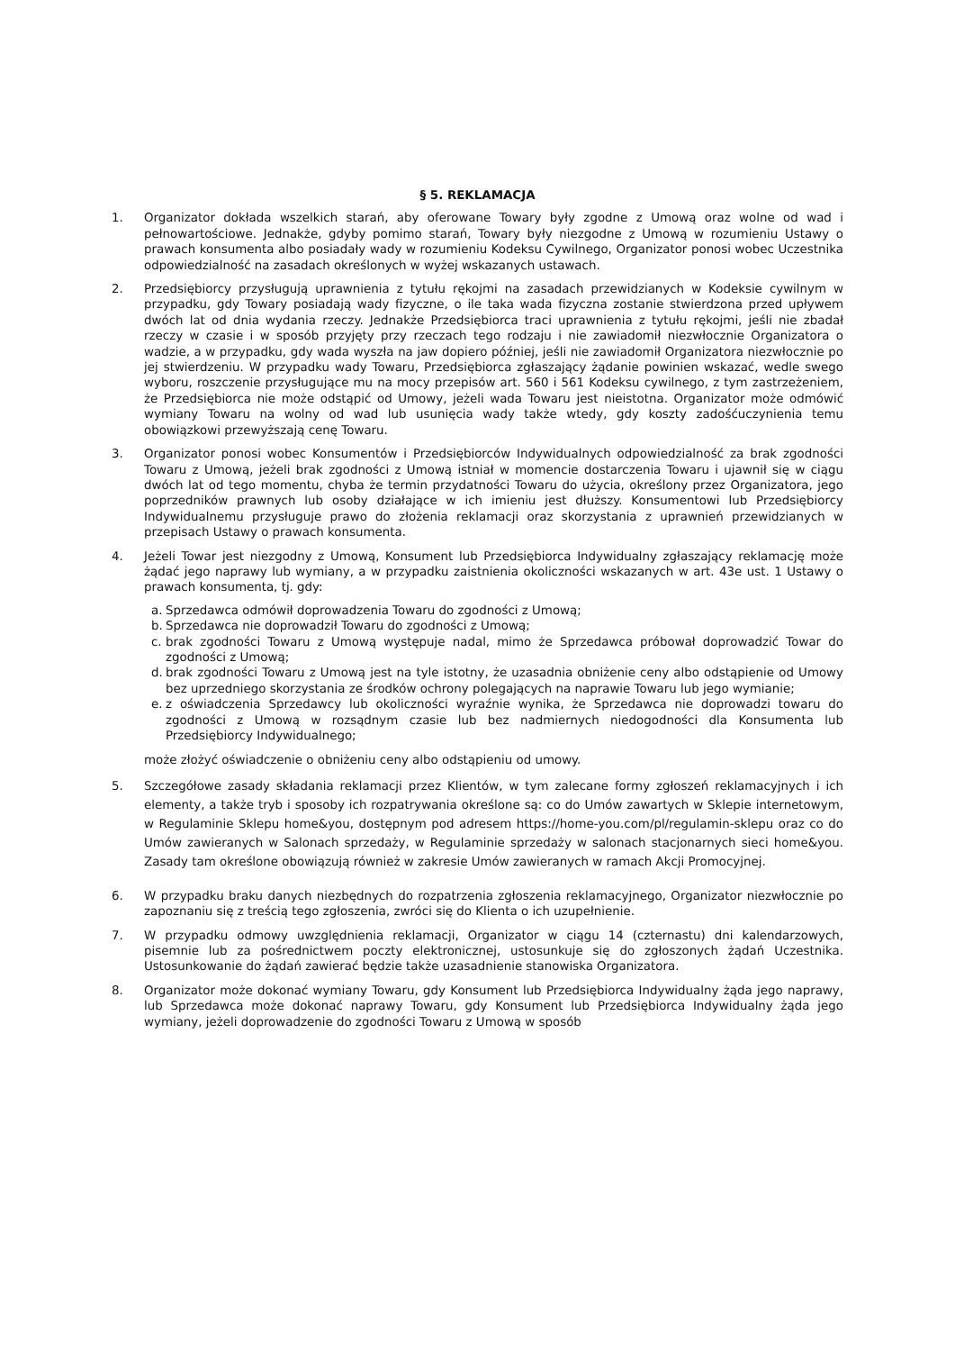§ 5. REKLAMACJA
1. Organizator dokłada wszelkich starań, aby oferowane Towary były zgodne z Umową oraz wolne od wad i pełnowartościowe. Jednakże, gdyby pomimo starań, Towary były niezgodne z Umową w rozumieniu Ustawy o prawach konsumenta albo posiadały wady w rozumieniu Kodeksu Cywilnego, Organizator ponosi wobec Uczestnika odpowiedzialność na zasadach określonych w wyżej wskazanych ustawach.
2. Przedsiębiorcy przysługują uprawnienia z tytułu rękojmi na zasadach przewidzianych w Kodeksie cywilnym w przypadku, gdy Towary posiadają wady fizyczne, o ile taka wada fizyczna zostanie stwierdzona przed upływem dwóch lat od dnia wydania rzeczy. Jednakże Przedsiębiorca traci uprawnienia z tytułu rękojmi, jeśli nie zbadał rzeczy w czasie i w sposób przyjęty przy rzeczach tego rodzaju i nie zawiadomił niezwłocznie Organizatora o wadzie, a w przypadku, gdy wada wyszła na jaw dopiero później, jeśli nie zawiadomił Organizatora niezwłocznie po jej stwierdzeniu. W przypadku wady Towaru, Przedsiębiorca zgłaszający żądanie powinien wskazać, wedle swego wyboru, roszczenie przysługujące mu na mocy przepisów art. 560 i 561 Kodeksu cywilnego, z tym zastrzeżeniem, że Przedsiębiorca nie może odstąpić od Umowy, jeżeli wada Towaru jest nieistotna. Organizator może odmówić wymiany Towaru na wolny od wad lub usunięcia wady także wtedy, gdy koszty zadośćuczynienia temu obowiązkowi przewyższają cenę Towaru.
3. Organizator ponosi wobec Konsumentów i Przedsiębiorców Indywidualnych odpowiedzialność za brak zgodności Towaru z Umową, jeżeli brak zgodności z Umową istniał w momencie dostarczenia Towaru i ujawnił się w ciągu dwóch lat od tego momentu, chyba że termin przydatności Towaru do użycia, określony przez Organizatora, jego poprzedników prawnych lub osoby działające w ich imieniu jest dłuższy. Konsumentowi lub Przedsiębiorcy Indywidualnemu przysługuje prawo do złożenia reklamacji oraz skorzystania z uprawnień przewidzianych w przepisach Ustawy o prawach konsumenta.
4. Jeżeli Towar jest niezgodny z Umową, Konsument lub Przedsiębiorca Indywidualny zgłaszający reklamację może żądać jego naprawy lub wymiany, a w przypadku zaistnienia okoliczności wskazanych w art. 43e ust. 1 Ustawy o prawach konsumenta, tj. gdy:
a.
Sprzedawca odmówił doprowadzenia Towaru do zgodności z Umową;
b.
Sprzedawca nie doprowadził Towaru do zgodności z Umową;
c.
brak zgodności Towaru z Umową występuje nadal, mimo że Sprzedawca próbował doprowadzić Towar do zgodności z Umową;
d.
brak zgodności Towaru z Umową jest na tyle istotny, że uzasadnia obniżenie ceny albo odstąpienie od Umowy bez uprzedniego skorzystania ze środków ochrony polegających na naprawie Towaru lub jego wymianie;
e.
z oświadczenia Sprzedawcy lub okoliczności wyraźnie wynika, że Sprzedawca nie doprowadzi towaru do zgodności z Umową w rozsądnym czasie lub bez nadmiernych niedogodności dla Konsumenta lub Przedsiębiorcy Indywidualnego;
może złożyć oświadczenie o obniżeniu ceny albo odstąpieniu od umowy.
5. Szczegółowe zasady składania reklamacji przez Klientów, w tym zalecane formy zgłoszeń reklamacyjnych i ich elementy, a także tryb i sposoby ich rozpatrywania określone są: co do Umów zawartych w Sklepie internetowym, w Regulaminie Sklepu home&you, dostępnym pod adresem https://home-you.com/pl/regulamin-sklepu oraz co do Umów zawieranych w Salonach sprzedaży, w Regulaminie sprzedaży w salonach stacjonarnych sieci home&you. Zasady tam określone obowiązują również w zakresie Umów zawieranych w ramach Akcji Promocyjnej.
6. W przypadku braku danych niezbędnych do rozpatrzenia zgłoszenia reklamacyjnego, Organizator niezwłocznie po zapoznaniu się z treścią tego zgłoszenia, zwróci się do Klienta o ich uzupełnienie.
7. W przypadku odmowy uwzględnienia reklamacji, Organizator w ciągu 14 (czternastu) dni kalendarzowych, pisemnie lub za pośrednictwem poczty elektronicznej, ustosunkuje się do zgłoszonych żądań Uczestnika. Ustosunkowanie do żądań zawierać będzie także uzasadnienie stanowiska Organizatora.
8. Organizator może dokonać wymiany Towaru, gdy Konsument lub Przedsiębiorca Indywidualny żąda jego naprawy, lub Sprzedawca może dokonać naprawy Towaru, gdy Konsument lub Przedsiębiorca Indywidualny żąda jego wymiany, jeżeli doprowadzenie do zgodności Towaru z Umową w sposób